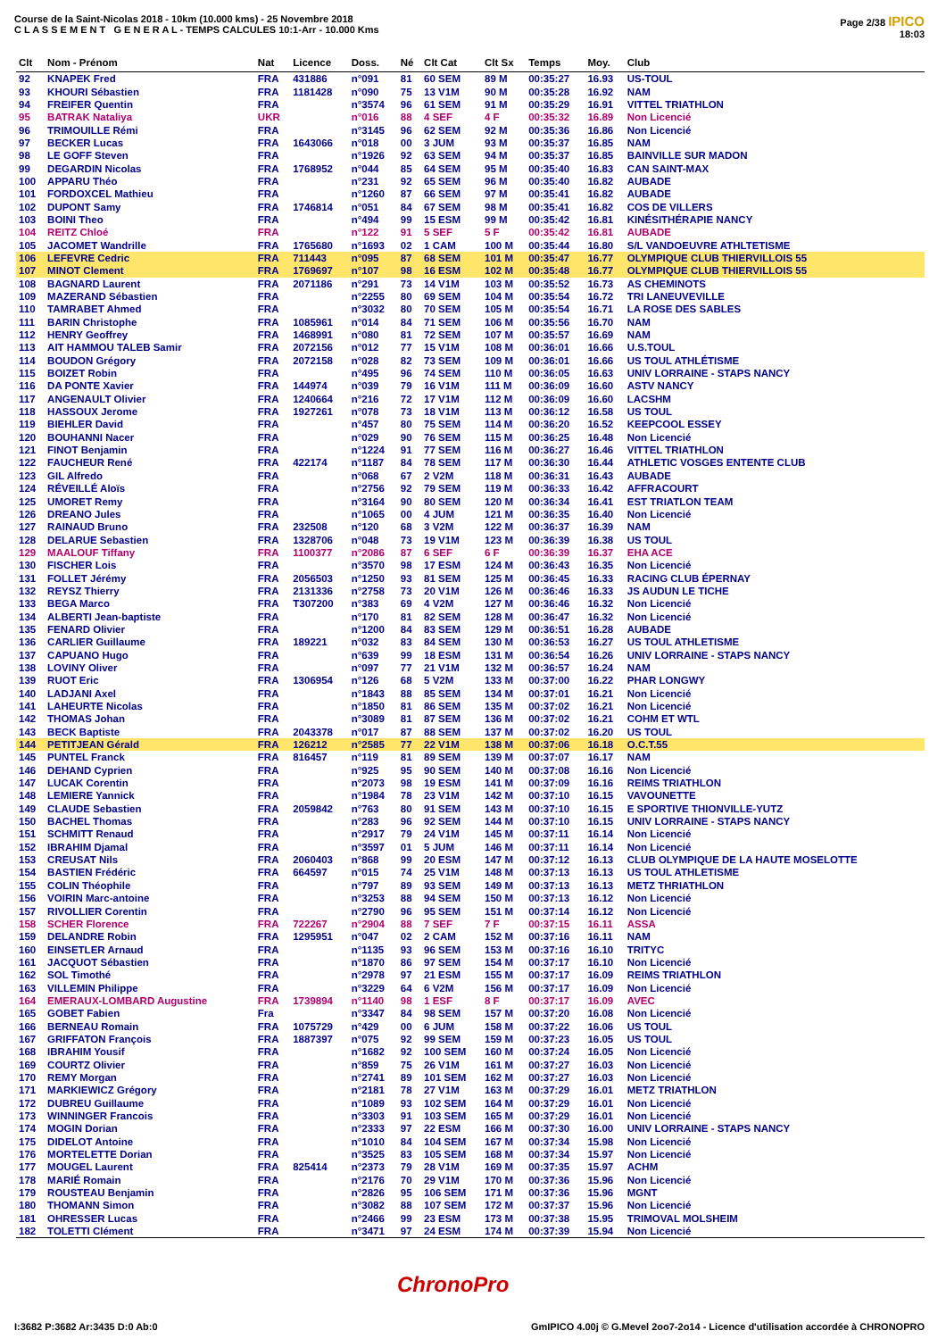Course de la Saint-Nicolas 2018 - 10km (10.000 kms) - 25 Novembre 2018
C L A S S E M E N T G E N E R A L - TEMPS CALCULES 10:1-Arr - 10.000 Kms
Page 2/38 IPICO
18:03
| Clt | Nom - Prénom | Nat | Licence | Doss. | Né | Clt Cat | Clt Sx | Temps | Moy. | Club |
| --- | --- | --- | --- | --- | --- | --- | --- | --- | --- | --- |
| 92 | KNAPEK Fred | FRA | 431886 | n°091 | 81 | 60 SEM | 89 M | 00:35:27 | 16.93 | US-TOUL |
| 93 | KHOURI Sébastien | FRA | 1181428 | n°090 | 75 | 13 V1M | 90 M | 00:35:28 | 16.92 | NAM |
| 94 | FREIFER Quentin | FRA | | n°3574 | 96 | 61 SEM | 91 M | 00:35:29 | 16.91 | VITTEL TRIATHLON |
| 95 | BATRAK Nataliya | UKR | | n°016 | 88 | 4 SEF | 4 F | 00:35:32 | 16.89 | Non Licencié |
| 96 | TRIMOUILLE Rémi | FRA | | n°3145 | 96 | 62 SEM | 92 M | 00:35:36 | 16.86 | Non Licencié |
| 97 | BECKER Lucas | FRA | 1643066 | n°018 | 00 | 3 JUM | 93 M | 00:35:37 | 16.85 | NAM |
| 98 | LE GOFF Steven | FRA | | n°1926 | 92 | 63 SEM | 94 M | 00:35:37 | 16.85 | BAINVILLE SUR MADON |
| 99 | DEGARDIN Nicolas | FRA | 1768952 | n°044 | 85 | 64 SEM | 95 M | 00:35:40 | 16.83 | CAN SAINT-MAX |
| 100 | APPARU Théo | FRA | | n°231 | 92 | 65 SEM | 96 M | 00:35:40 | 16.82 | AUBADE |
| 101 | FORDOXCEL Mathieu | FRA | | n°1260 | 87 | 66 SEM | 97 M | 00:35:41 | 16.82 | AUBADE |
| 102 | DUPONT Samy | FRA | 1746814 | n°051 | 84 | 67 SEM | 98 M | 00:35:41 | 16.82 | COS DE VILLERS |
| 103 | BOINI Theo | FRA | | n°494 | 99 | 15 ESM | 99 M | 00:35:42 | 16.81 | KINÉSITHÉRAPIE NANCY |
| 104 | REITZ Chloé | FRA | | n°122 | 91 | 5 SEF | 5 F | 00:35:42 | 16.81 | AUBADE |
| 105 | JACOMET Wandrille | FRA | 1765680 | n°1693 | 02 | 1 CAM | 100 M | 00:35:44 | 16.80 | S/L VANDOEUVRE ATHLTETISME |
| 106 | LEFEVRE Cedric | FRA | 711443 | n°095 | 87 | 68 SEM | 101 M | 00:35:47 | 16.77 | OLYMPIQUE CLUB THIERVILLOIS 55 |
| 107 | MINOT Clement | FRA | 1769697 | n°107 | 98 | 16 ESM | 102 M | 00:35:48 | 16.77 | OLYMPIQUE CLUB THIERVILLOIS 55 |
| 108 | BAGNARD Laurent | FRA | 2071186 | n°291 | 73 | 14 V1M | 103 M | 00:35:52 | 16.73 | AS CHEMINOTS |
| 109 | MAZERAND Sébastien | FRA | | n°2255 | 80 | 69 SEM | 104 M | 00:35:54 | 16.72 | TRI LANEUVEVILLE |
| 110 | TAMRABET Ahmed | FRA | | n°3032 | 80 | 70 SEM | 105 M | 00:35:54 | 16.71 | LA ROSE DES SABLES |
| 111 | BARIN Christophe | FRA | 1085961 | n°014 | 84 | 71 SEM | 106 M | 00:35:56 | 16.70 | NAM |
| 112 | HENRY Geoffrey | FRA | 1468991 | n°080 | 81 | 72 SEM | 107 M | 00:35:57 | 16.69 | NAM |
| 113 | AIT HAMMOU TALEB Samir | FRA | 2072156 | n°012 | 77 | 15 V1M | 108 M | 00:36:01 | 16.66 | U.S.TOUL |
| 114 | BOUDON Grégory | FRA | 2072158 | n°028 | 82 | 73 SEM | 109 M | 00:36:01 | 16.66 | US TOUL ATHLÉTISME |
| 115 | BOIZET Robin | FRA | | n°495 | 96 | 74 SEM | 110 M | 00:36:05 | 16.63 | UNIV LORRAINE - STAPS NANCY |
| 116 | DA PONTE Xavier | FRA | 144974 | n°039 | 79 | 16 V1M | 111 M | 00:36:09 | 16.60 | ASTV NANCY |
| 117 | ANGENAULT Olivier | FRA | 1240664 | n°216 | 72 | 17 V1M | 112 M | 00:36:09 | 16.60 | LACSHM |
| 118 | HASSOUX Jerome | FRA | 1927261 | n°078 | 73 | 18 V1M | 113 M | 00:36:12 | 16.58 | US TOUL |
| 119 | BIEHLER David | FRA | | n°457 | 80 | 75 SEM | 114 M | 00:36:20 | 16.52 | KEEPCOOL ESSEY |
| 120 | BOUHANNI Nacer | FRA | | n°029 | 90 | 76 SEM | 115 M | 00:36:25 | 16.48 | Non Licencié |
| 121 | FINOT Benjamin | FRA | | n°1224 | 91 | 77 SEM | 116 M | 00:36:27 | 16.46 | VITTEL TRIATHLON |
| 122 | FAUCHEUR René | FRA | 422174 | n°1187 | 84 | 78 SEM | 117 M | 00:36:30 | 16.44 | ATHLETIC VOSGES ENTENTE CLUB |
| 123 | GIL Alfredo | FRA | | n°068 | 67 | 2 V2M | 118 M | 00:36:31 | 16.43 | AUBADE |
| 124 | RÉVEILLÉ Aloïs | FRA | | n°2756 | 92 | 79 SEM | 119 M | 00:36:33 | 16.42 | AFFRACOURT |
| 125 | UMORET Remy | FRA | | n°3164 | 90 | 80 SEM | 120 M | 00:36:34 | 16.41 | EST TRIATLON TEAM |
| 126 | DREANO Jules | FRA | | n°1065 | 00 | 4 JUM | 121 M | 00:36:35 | 16.40 | Non Licencié |
| 127 | RAINAUD Bruno | FRA | 232508 | n°120 | 68 | 3 V2M | 122 M | 00:36:37 | 16.39 | NAM |
| 128 | DELARUE Sebastien | FRA | 1328706 | n°048 | 73 | 19 V1M | 123 M | 00:36:39 | 16.38 | US TOUL |
| 129 | MAALOUF Tiffany | FRA | 1100377 | n°2086 | 87 | 6 SEF | 6 F | 00:36:39 | 16.37 | EHA ACE |
| 130 | FISCHER Lois | FRA | | n°3570 | 98 | 17 ESM | 124 M | 00:36:43 | 16.35 | Non Licencié |
| 131 | FOLLET Jérémy | FRA | 2056503 | n°1250 | 93 | 81 SEM | 125 M | 00:36:45 | 16.33 | RACING CLUB ÉPERNAY |
| 132 | REYSZ Thierry | FRA | 2131336 | n°2758 | 73 | 20 V1M | 126 M | 00:36:46 | 16.33 | JS AUDUN LE TICHE |
| 133 | BEGA Marco | FRA | T307200 | n°383 | 69 | 4 V2M | 127 M | 00:36:46 | 16.32 | Non Licencié |
| 134 | ALBERTI Jean-baptiste | FRA | | n°170 | 81 | 82 SEM | 128 M | 00:36:47 | 16.32 | Non Licencié |
| 135 | FENARD Olivier | FRA | | n°1200 | 84 | 83 SEM | 129 M | 00:36:51 | 16.28 | AUBADE |
| 136 | CARLIER Guillaume | FRA | 189221 | n°032 | 83 | 84 SEM | 130 M | 00:36:53 | 16.27 | US TOUL ATHLETISME |
| 137 | CAPUANO Hugo | FRA | | n°639 | 99 | 18 ESM | 131 M | 00:36:54 | 16.26 | UNIV LORRAINE - STAPS NANCY |
| 138 | LOVINY Oliver | FRA | | n°097 | 77 | 21 V1M | 132 M | 00:36:57 | 16.24 | NAM |
| 139 | RUOT Eric | FRA | 1306954 | n°126 | 68 | 5 V2M | 133 M | 00:37:00 | 16.22 | PHAR LONGWY |
| 140 | LADJANI Axel | FRA | | n°1843 | 88 | 85 SEM | 134 M | 00:37:01 | 16.21 | Non Licencié |
| 141 | LAHEURTE Nicolas | FRA | | n°1850 | 81 | 86 SEM | 135 M | 00:37:02 | 16.21 | Non Licencié |
| 142 | THOMAS Johan | FRA | | n°3089 | 81 | 87 SEM | 136 M | 00:37:02 | 16.21 | COHM ET WTL |
| 143 | BECK Baptiste | FRA | 2043378 | n°017 | 87 | 88 SEM | 137 M | 00:37:02 | 16.20 | US TOUL |
| 144 | PETITJEAN Gérald | FRA | 126212 | n°2585 | 77 | 22 V1M | 138 M | 00:37:06 | 16.18 | O.C.T.55 |
| 145 | PUNTEL Franck | FRA | 816457 | n°119 | 81 | 89 SEM | 139 M | 00:37:07 | 16.17 | NAM |
| 146 | DEHAND Cyprien | FRA | | n°925 | 95 | 90 SEM | 140 M | 00:37:08 | 16.16 | Non Licencié |
| 147 | LUCAK Corentin | FRA | | n°2073 | 98 | 19 ESM | 141 M | 00:37:09 | 16.16 | REIMS TRIATHLON |
| 148 | LEMIERE Yannick | FRA | | n°1984 | 78 | 23 V1M | 142 M | 00:37:10 | 16.15 | VAVOUNETTE |
| 149 | CLAUDE Sebastien | FRA | 2059842 | n°763 | 80 | 91 SEM | 143 M | 00:37:10 | 16.15 | E SPORTIVE THIONVILLE-YUTZ |
| 150 | BACHEL Thomas | FRA | | n°283 | 96 | 92 SEM | 144 M | 00:37:10 | 16.15 | UNIV LORRAINE - STAPS NANCY |
| 151 | SCHMITT Renaud | FRA | | n°2917 | 79 | 24 V1M | 145 M | 00:37:11 | 16.14 | Non Licencié |
| 152 | IBRAHIM Djamal | FRA | | n°3597 | 01 | 5 JUM | 146 M | 00:37:11 | 16.14 | Non Licencié |
| 153 | CREUSAT Nils | FRA | 2060403 | n°868 | 99 | 20 ESM | 147 M | 00:37:12 | 16.13 | CLUB OLYMPIQUE DE LA HAUTE MOSELOTTE |
| 154 | BASTIEN Frédéric | FRA | 664597 | n°015 | 74 | 25 V1M | 148 M | 00:37:13 | 16.13 | US TOUL ATHLETISME |
| 155 | COLIN Théophile | FRA | | n°797 | 89 | 93 SEM | 149 M | 00:37:13 | 16.13 | METZ THRIATHLON |
| 156 | VOIRIN Marc-antoine | FRA | | n°3253 | 88 | 94 SEM | 150 M | 00:37:13 | 16.12 | Non Licencié |
| 157 | RIVOLLIER Corentin | FRA | | n°2790 | 96 | 95 SEM | 151 M | 00:37:14 | 16.12 | Non Licencié |
| 158 | SCHER Florence | FRA | 722267 | n°2904 | 88 | 7 SEF | 7 F | 00:37:15 | 16.11 | ASSA |
| 159 | DELANDRE Robin | FRA | 1295951 | n°047 | 02 | 2 CAM | 152 M | 00:37:16 | 16.11 | NAM |
| 160 | EINSETLER Arnaud | FRA | | n°1135 | 93 | 96 SEM | 153 M | 00:37:16 | 16.10 | TRITYC |
| 161 | JACQUOT Sébastien | FRA | | n°1870 | 86 | 97 SEM | 154 M | 00:37:17 | 16.10 | Non Licencié |
| 162 | SOL Timothé | FRA | | n°2978 | 97 | 21 ESM | 155 M | 00:37:17 | 16.09 | REIMS TRIATHLON |
| 163 | VILLEMIN Philippe | FRA | | n°3229 | 64 | 6 V2M | 156 M | 00:37:17 | 16.09 | Non Licencié |
| 164 | EMERAUX-LOMBARD Augustine | FRA | 1739894 | n°1140 | 98 | 1 ESF | 8 F | 00:37:17 | 16.09 | AVEC |
| 165 | GOBET Fabien | Fra | | n°3347 | 84 | 98 SEM | 157 M | 00:37:20 | 16.08 | Non Licencié |
| 166 | BERNEAU Romain | FRA | 1075729 | n°429 | 00 | 6 JUM | 158 M | 00:37:22 | 16.06 | US TOUL |
| 167 | GRIFFATON François | FRA | 1887397 | n°075 | 92 | 99 SEM | 159 M | 00:37:23 | 16.05 | US TOUL |
| 168 | IBRAHIM Yousif | FRA | | n°1682 | 92 | 100 SEM | 160 M | 00:37:24 | 16.05 | Non Licencié |
| 169 | COURTZ Olivier | FRA | | n°859 | 75 | 26 V1M | 161 M | 00:37:27 | 16.03 | Non Licencié |
| 170 | REMY Morgan | FRA | | n°2741 | 89 | 101 SEM | 162 M | 00:37:27 | 16.03 | Non Licencié |
| 171 | MARKIEWICZ Grégory | FRA | | n°2181 | 78 | 27 V1M | 163 M | 00:37:29 | 16.01 | METZ TRIATHLON |
| 172 | DUBREU Guillaume | FRA | | n°1089 | 93 | 102 SEM | 164 M | 00:37:29 | 16.01 | Non Licencié |
| 173 | WINNINGER Francois | FRA | | n°3303 | 91 | 103 SEM | 165 M | 00:37:29 | 16.01 | Non Licencié |
| 174 | MOGIN Dorian | FRA | | n°2333 | 97 | 22 ESM | 166 M | 00:37:30 | 16.00 | UNIV LORRAINE - STAPS NANCY |
| 175 | DIDELOT Antoine | FRA | | n°1010 | 84 | 104 SEM | 167 M | 00:37:34 | 15.98 | Non Licencié |
| 176 | MORTELETTE Dorian | FRA | | n°3525 | 83 | 105 SEM | 168 M | 00:37:34 | 15.97 | Non Licencié |
| 177 | MOUGEL Laurent | FRA | 825414 | n°2373 | 79 | 28 V1M | 169 M | 00:37:35 | 15.97 | ACHM |
| 178 | MARIÉ Romain | FRA | | n°2176 | 70 | 29 V1M | 170 M | 00:37:36 | 15.96 | Non Licencié |
| 179 | ROUSTEAU Benjamin | FRA | | n°2826 | 95 | 106 SEM | 171 M | 00:37:36 | 15.96 | MGNT |
| 180 | THOMANN Simon | FRA | | n°3082 | 88 | 107 SEM | 172 M | 00:37:37 | 15.96 | Non Licencié |
| 181 | OHRESSER Lucas | FRA | | n°2466 | 99 | 23 ESM | 173 M | 00:37:38 | 15.95 | TRIMOVAL MOLSHEIM |
| 182 | TOLETTI Clément | FRA | | n°3471 | 97 | 24 ESM | 174 M | 00:37:39 | 15.94 | Non Licencié |
ChronoPro
I:3682 P:3682 Ar:3435 D:0 Ab:0 GmIPICO 4.00j © G.Mevel 2oo7-2o14 - Licence d'utilisation accordée à CHRONOPRO